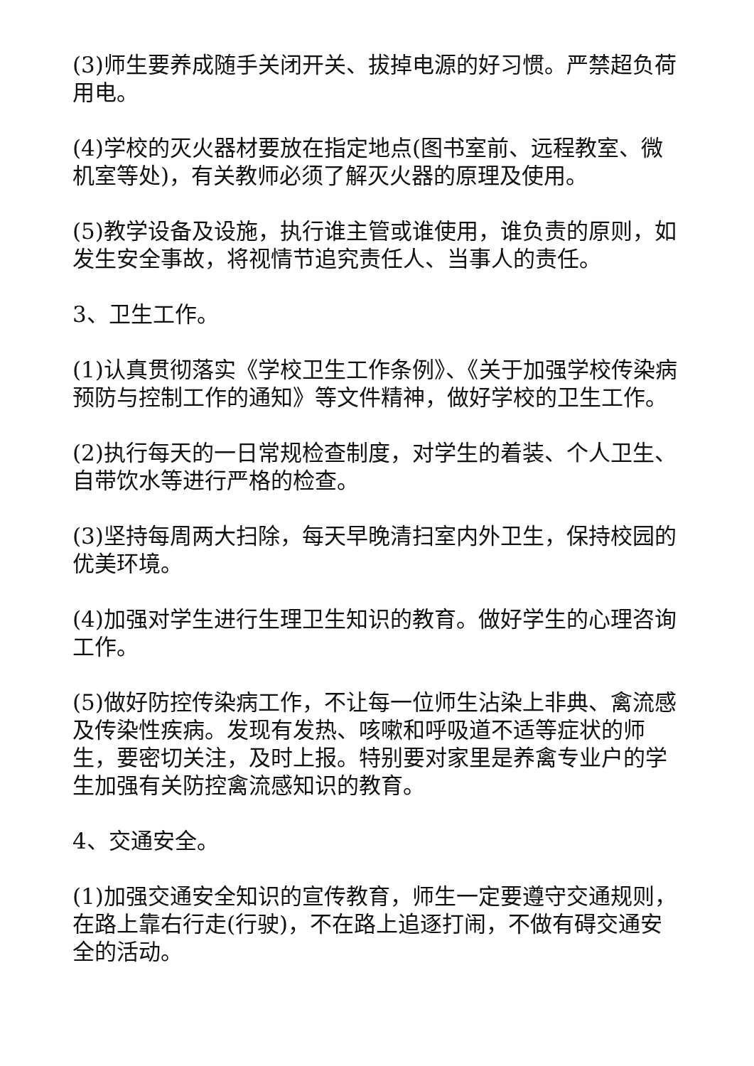(3)师生要养成随手关闭开关、拔掉电源的好习惯。严禁超负荷用电。
(4)学校的灭火器材要放在指定地点(图书室前、远程教室、微机室等处)，有关教师必须了解灭火器的原理及使用。
(5)教学设备及设施，执行谁主管或谁使用，谁负责的原则，如发生安全事故，将视情节追究责任人、当事人的责任。
3、卫生工作。
(1)认真贯彻落实《学校卫生工作条例》、《关于加强学校传染病预防与控制工作的通知》等文件精神，做好学校的卫生工作。
(2)执行每天的一日常规检查制度，对学生的着装、个人卫生、自带饮水等进行严格的检查。
(3)坚持每周两大扫除，每天早晚清扫室内外卫生，保持校园的优美环境。
(4)加强对学生进行生理卫生知识的教育。做好学生的心理咨询工作。
(5)做好防控传染病工作，不让每一位师生沾染上非典、禽流感及传染性疾病。发现有发热、咳嗽和呼吸道不适等症状的师生，要密切关注，及时上报。特别要对家里是养禽专业户的学生加强有关防控禽流感知识的教育。
4、交通安全。
(1)加强交通安全知识的宣传教育，师生一定要遵守交通规则，在路上靠右行走(行驶)，不在路上追逐打闹，不做有碍交通安全的活动。